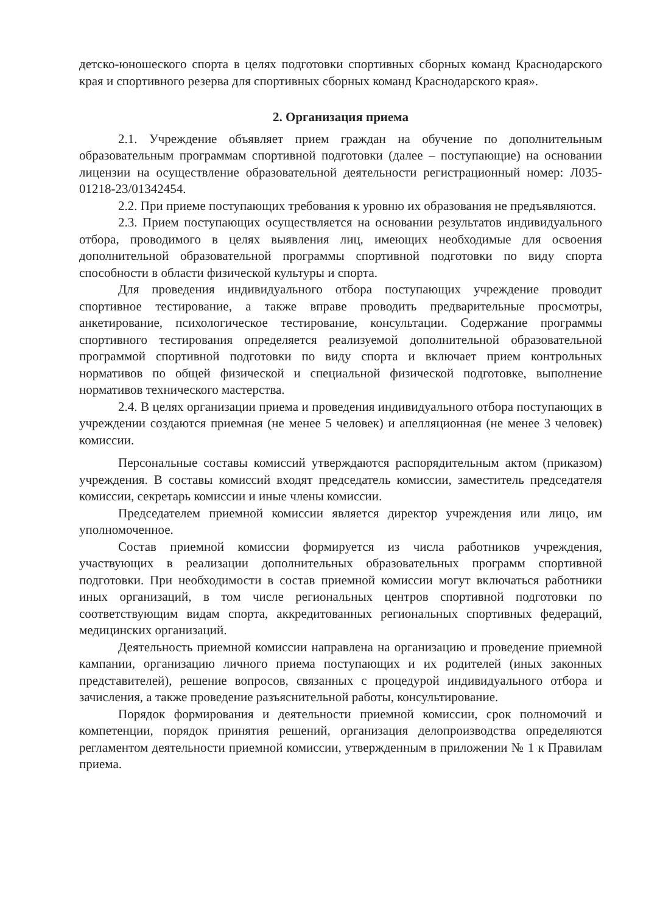детско-юношеского спорта в целях подготовки спортивных сборных команд Краснодарского края и спортивного резерва для спортивных сборных команд Краснодарского края».
2. Организация приема
2.1. Учреждение объявляет прием граждан на обучение по дополнительным образовательным программам спортивной подготовки (далее – поступающие) на основании лицензии на осуществление образовательной деятельности регистрационный номер: Л035-01218-23/01342454.
2.2. При приеме поступающих требования к уровню их образования не предъявляются.
2.3. Прием поступающих осуществляется на основании результатов индивидуального отбора, проводимого в целях выявления лиц, имеющих необходимые для освоения дополнительной образовательной программы спортивной подготовки по виду спорта способности в области физической культуры и спорта.
Для проведения индивидуального отбора поступающих учреждение проводит спортивное тестирование, а также вправе проводить предварительные просмотры, анкетирование, психологическое тестирование, консультации. Содержание программы спортивного тестирования определяется реализуемой дополнительной образовательной программой спортивной подготовки по виду спорта и включает прием контрольных нормативов по общей физической и специальной физической подготовке, выполнение нормативов технического мастерства.
2.4. В целях организации приема и проведения индивидуального отбора поступающих в учреждении создаются приемная (не менее 5 человек) и апелляционная (не менее 3 человек) комиссии.
Персональные составы комиссий утверждаются распорядительным актом (приказом) учреждения. В составы комиссий входят председатель комиссии, заместитель председателя комиссии, секретарь комиссии и иные члены комиссии.
Председателем приемной комиссии является директор учреждения или лицо, им уполномоченное.
Состав приемной комиссии формируется из числа работников учреждения, участвующих в реализации дополнительных образовательных программ спортивной подготовки. При необходимости в состав приемной комиссии могут включаться работники иных организаций, в том числе региональных центров спортивной подготовки по соответствующим видам спорта, аккредитованных региональных спортивных федераций, медицинских организаций.
Деятельность приемной комиссии направлена на организацию и проведение приемной кампании, организацию личного приема поступающих и их родителей (иных законных представителей), решение вопросов, связанных с процедурой индивидуального отбора и зачисления, а также проведение разъяснительной работы, консультирование.
Порядок формирования и деятельности приемной комиссии, срок полномочий и компетенции, порядок принятия решений, организация делопроизводства определяются регламентом деятельности приемной комиссии, утвержденным в приложении № 1 к Правилам приема.